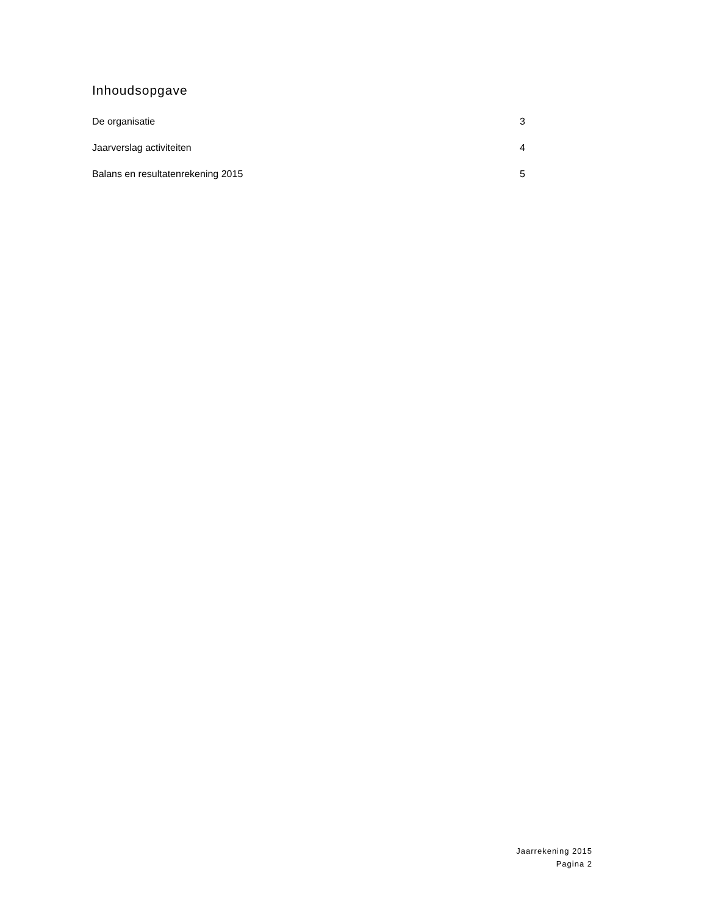Inhoudsopgave
De organisatie 3
Jaarverslag activiteiten 4
Balans en resultatenrekening 2015 5
Jaarrekening 2015
Pagina 2